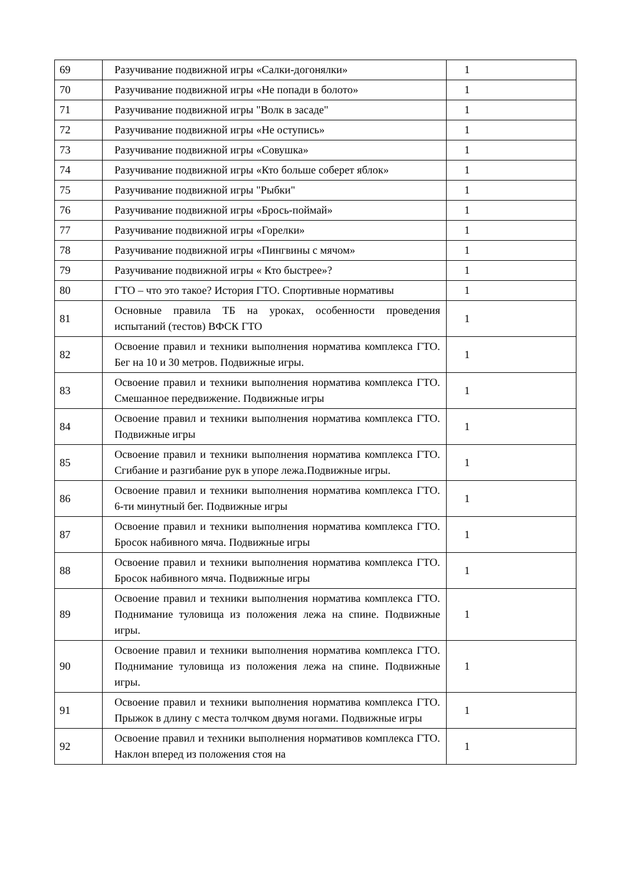| 69 | Разучивание подвижной игры «Салки-догонялки» | 1 |
| 70 | Разучивание подвижной игры «Не попади в болото» | 1 |
| 71 | Разучивание подвижной игры "Волк в засаде" | 1 |
| 72 | Разучивание подвижной игры «Не оступись» | 1 |
| 73 | Разучивание подвижной игры «Совушка» | 1 |
| 74 | Разучивание подвижной игры «Кто больше соберет яблок» | 1 |
| 75 | Разучивание подвижной игры "Рыбки" | 1 |
| 76 | Разучивание подвижной игры «Брось-поймай» | 1 |
| 77 | Разучивание подвижной игры «Горелки» | 1 |
| 78 | Разучивание подвижной игры «Пингвины с мячом» | 1 |
| 79 | Разучивание подвижной игры « Кто быстрее»? | 1 |
| 80 | ГТО – что это такое? История ГТО. Спортивные нормативы | 1 |
| 81 | Основные правила ТБ на уроках, особенности проведения испытаний (тестов) ВФСК ГТО | 1 |
| 82 | Освоение правил и техники выполнения норматива комплекса ГТО. Бег на 10 и 30 метров. Подвижные игры. | 1 |
| 83 | Освоение правил и техники выполнения норматива комплекса ГТО. Смешанное передвижение. Подвижные игры | 1 |
| 84 | Освоение правил и техники выполнения норматива комплекса ГТО. Подвижные игры | 1 |
| 85 | Освоение правил и техники выполнения норматива комплекса ГТО. Сгибание и разгибание рук в упоре лежа.Подвижные игры. | 1 |
| 86 | Освоение правил и техники выполнения норматива комплекса ГТО. 6-ти минутный бег. Подвижные игры | 1 |
| 87 | Освоение правил и техники выполнения норматива комплекса ГТО. Бросок набивного мяча. Подвижные игры | 1 |
| 88 | Освоение правил и техники выполнения норматива комплекса ГТО. Бросок набивного мяча. Подвижные игры | 1 |
| 89 | Освоение правил и техники выполнения норматива комплекса ГТО. Поднимание туловища из положения лежа на спине. Подвижные игры. | 1 |
| 90 | Освоение правил и техники выполнения норматива комплекса ГТО. Поднимание туловища из положения лежа на спине. Подвижные игры. | 1 |
| 91 | Освоение правил и техники выполнения норматива комплекса ГТО. Прыжок в длину с места толчком двумя ногами. Подвижные игры | 1 |
| 92 | Освоение правил и техники выполнения нормативов комплекса ГТО. Наклон вперед из положения стоя на | 1 |